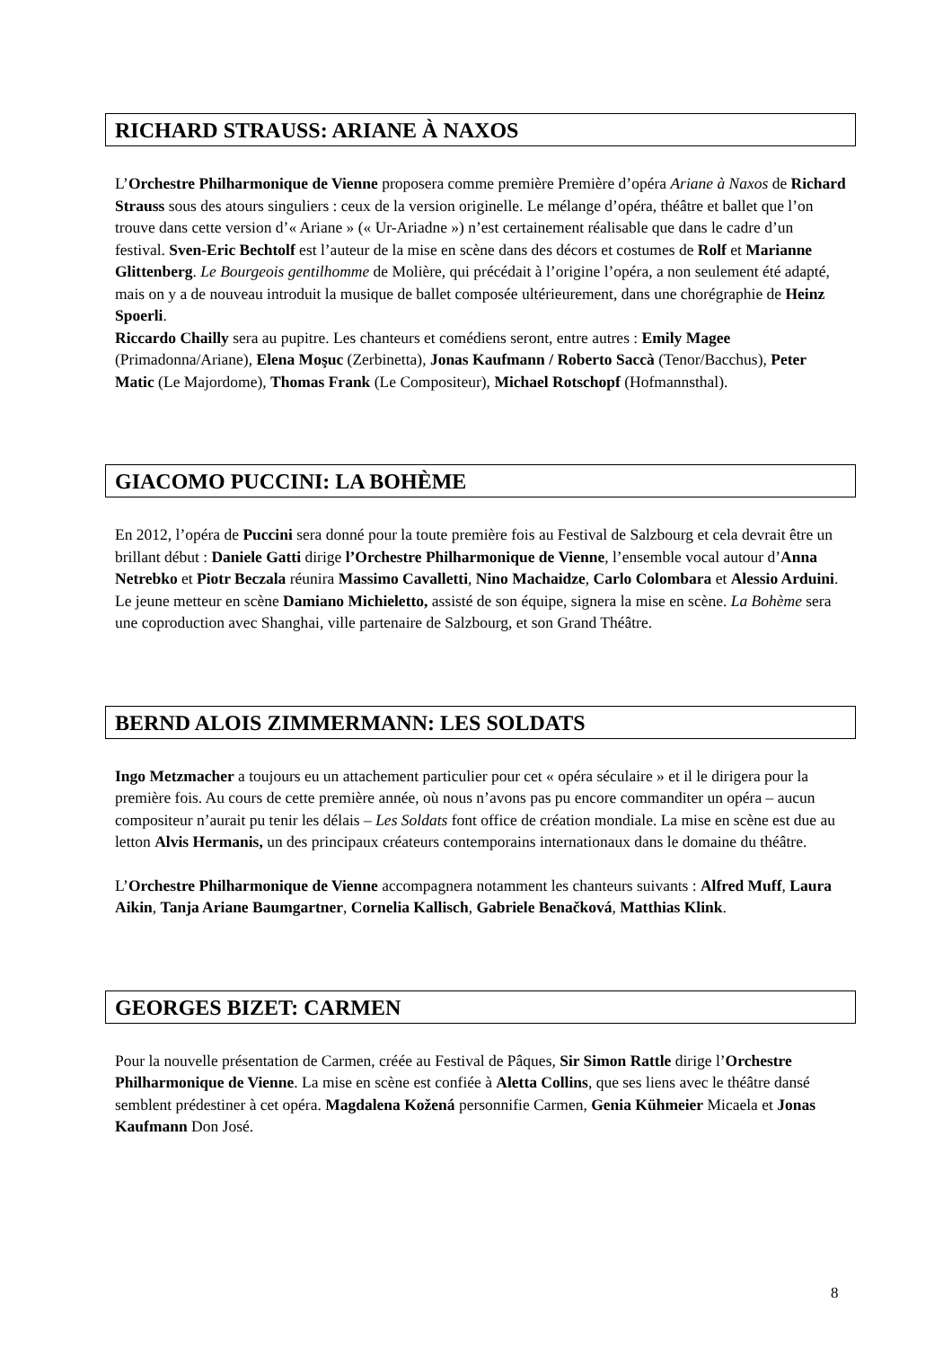RICHARD STRAUSS: ARIANE À NAXOS
L’Orchestre Philharmonique de Vienne proposera comme première Première d’opéra Ariane à Naxos de Richard Strauss sous des atours singuliers : ceux de la version originelle. Le mélange d’opéra, théâtre et ballet que l’on trouve dans cette version d’« Ariane » (« Ur-Ariadne ») n’est certainement réalisable que dans le cadre d’un festival. Sven-Eric Bechtolf est l’auteur de la mise en scène dans des décors et costumes de Rolf et Marianne Glittenberg. Le Bourgeois gentilhomme de Molière, qui précédait à l’origine l’opéra, a non seulement été adapté, mais on y a de nouveau introduit la musique de ballet composée ultérieurement, dans une chorégraphie de Heinz Spoerli.
Riccardo Chailly sera au pupitre. Les chanteurs et comédiens seront, entre autres : Emily Magee (Primadonna/Ariane), Elena Moşuc (Zerbinetta), Jonas Kaufmann / Roberto Saccà (Tenor/Bacchus), Peter Matic (Le Majordome), Thomas Frank (Le Compositeur), Michael Rotschopf (Hofmannsthal).
GIACOMO PUCCINI: LA BOHÈME
En 2012, l’opéra de Puccini sera donné pour la toute première fois au Festival de Salzbourg et cela devrait être un brillant début : Daniele Gatti dirige l’Orchestre Philharmonique de Vienne, l’ensemble vocal autour d’Anna Netrebko et Piotr Beczala réunira Massimo Cavalletti, Nino Machaidze, Carlo Colombara et Alessio Arduini. Le jeune metteur en scène Damiano Michieletto, assisté de son équipe, signera la mise en scène. La Bohème sera une coproduction avec Shanghai, ville partenaire de Salzbourg, et son Grand Théâtre.
BERND ALOIS ZIMMERMANN: LES SOLDATS
Ingo Metzmacher a toujours eu un attachement particulier pour cet « opéra séculaire » et il le dirigera pour la première fois. Au cours de cette première année, où nous n’avons pas pu encore commanditer un opéra – aucun compositeur n’aurait pu tenir les délais – Les Soldats font office de création mondiale. La mise en scène est due au letton Alvis Hermanis, un des principaux créateurs contemporains internationaux dans le domaine du théâtre.
L’Orchestre Philharmonique de Vienne accompagnera notamment les chanteurs suivants : Alfred Muff, Laura Aikin, Tanja Ariane Baumgartner, Cornelia Kallisch, Gabriele Benačková, Matthias Klink.
GEORGES BIZET: CARMEN
Pour la nouvelle présentation de Carmen, créée au Festival de Pâques, Sir Simon Rattle dirige l’Orchestre Philharmonique de Vienne. La mise en scène est confiée à Aletta Collins, que ses liens avec le théâtre dansé semblent prédestiner à cet opéra. Magdalena Kožená personnifie Carmen, Genia Kühmeier Micaela et Jonas Kaufmann Don José.
8